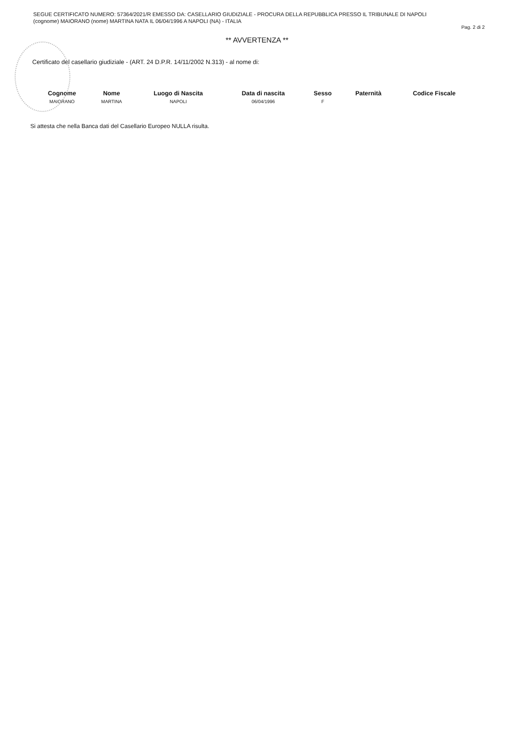SEGUE CERTIFICATO NUMERO: 57364/2021/R EMESSO DA: CASELLARIO GIUDIZIALE - PROCURA DELLA REPUBBLICA PRESSO IL TRIBUNALE DI NAPOLI
(cognome) MAIORANO (nome) MARTINA NATA IL 06/04/1996 A NAPOLI (NA) - ITALIA
Pag. 2 di 2
** AVVERTENZA **
Certificato del casellario giudiziale - (ART. 24 D.P.R. 14/11/2002 N.313) - al nome di:
| Cognome | Nome | Luogo di Nascita | Data di nascita | Sesso | Paternità | Codice Fiscale |
| --- | --- | --- | --- | --- | --- | --- |
| MAIORANO | MARTINA | NAPOLI | 06/04/1996 | F | | |
Si attesta che nella Banca dati del Casellario Europeo NULLA risulta.